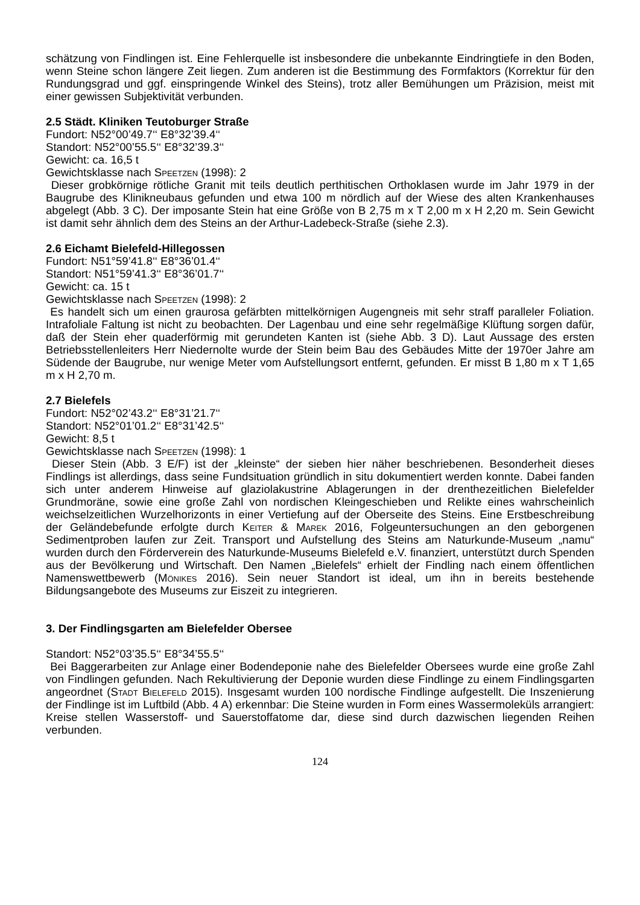schätzung von Findlingen ist. Eine Fehlerquelle ist insbesondere die unbekannte Eindringtiefe in den Boden, wenn Steine schon längere Zeit liegen. Zum anderen ist die Bestimmung des Formfaktors (Korrektur für den Rundungsgrad und ggf. einspringende Winkel des Steins), trotz aller Bemühungen um Präzision, meist mit einer gewissen Subjektivität verbunden.
2.5 Städt. Kliniken Teutoburger Straße
Fundort: N52°00’49.7‘‘ E8°32’39.4‘‘
Standort: N52°00’55.5‘‘ E8°32’39.3‘‘
Gewicht: ca. 16,5 t
Gewichtsklasse nach Speetzen (1998): 2
Dieser grobkörnige rötliche Granit mit teils deutlich perthitischen Orthoklasen wurde im Jahr 1979 in der Baugrube des Klinikneubaus gefunden und etwa 100 m nördlich auf der Wiese des alten Krankenhauses abgelegt (Abb. 3 C). Der imposante Stein hat eine Größe von B 2,75 m x T 2,00 m x H 2,20 m. Sein Gewicht ist damit sehr ähnlich dem des Steins an der Arthur-Ladebeck-Straße (siehe 2.3).
2.6 Eichamt Bielefeld-Hillegossen
Fundort: N51°59’41.8‘‘ E8°36’01.4‘‘
Standort: N51°59’41.3‘‘ E8°36’01.7‘‘
Gewicht: ca. 15 t
Gewichtsklasse nach Speetzen (1998): 2
Es handelt sich um einen graurosa gefärbten mittelkörnigen Augengneis mit sehr straff paralleler Foliation. Intrafoliale Faltung ist nicht zu beobachten. Der Lagenbau und eine sehr regelmäßige Klüftung sorgen dafür, daß der Stein eher quaderförmig mit gerundeten Kanten ist (siehe Abb. 3 D). Laut Aussage des ersten Betriebsstellenleiters Herr Niedernolte wurde der Stein beim Bau des Gebäudes Mitte der 1970er Jahre am Südende der Baugrube, nur wenige Meter vom Aufstellungsort entfernt, gefunden. Er misst B 1,80 m x T 1,65 m x H 2,70 m.
2.7 Bielefels
Fundort: N52°02’43.2‘‘ E8°31’21.7‘‘
Standort: N52°01’01.2‘‘ E8°31’42.5‘‘
Gewicht: 8,5 t
Gewichtsklasse nach Speetzen (1998): 1
Dieser Stein (Abb. 3 E/F) ist der „kleinste“ der sieben hier näher beschriebenen. Besonderheit dieses Findlings ist allerdings, dass seine Fundsituation gründlich in situ dokumentiert werden konnte. Dabei fanden sich unter anderem Hinweise auf glaziolakustrine Ablagerungen in der drenthezeitlichen Bielefelder Grundmoräne, sowie eine große Zahl von nordischen Kleingeschieben und Relikte eines wahrscheinlich weichselzeitlichen Wurzelhorizonts in einer Vertiefung auf der Oberseite des Steins. Eine Erstbeschreibung der Geländebefunde erfolgte durch Keiter & Marek 2016, Folgeuntersuchungen an den geborgenen Sedimentproben laufen zur Zeit. Transport und Aufstellung des Steins am Naturkunde-Museum „namu“ wurden durch den Förderverein des Naturkunde-Museums Bielefeld e.V. finanziert, unterstützt durch Spenden aus der Bevölkerung und Wirtschaft. Den Namen „Bielefels“ erhielt der Findling nach einem öffentlichen Namenswettbewerb (Mönikes 2016). Sein neuer Standort ist ideal, um ihn in bereits bestehende Bildungsangebote des Museums zur Eiszeit zu integrieren.
3. Der Findlingsgarten am Bielefelder Obersee
Standort: N52°03’35.5‘‘ E8°34’55.5‘‘
Bei Baggerarbeiten zur Anlage einer Bodendeponie nahe des Bielefelder Obersees wurde eine große Zahl von Findlingen gefunden. Nach Rekultivierung der Deponie wurden diese Findlinge zu einem Findlingsgarten angeordnet (Stadt Bielefeld 2015). Insgesamt wurden 100 nordische Findlinge aufgestellt. Die Inszenierung der Findlinge ist im Luftbild (Abb. 4 A) erkennbar: Die Steine wurden in Form eines Wassermoleküls arrangiert: Kreise stellen Wasserstoff- und Sauerstoffatome dar, diese sind durch dazwischen liegenden Reihen verbunden.
124